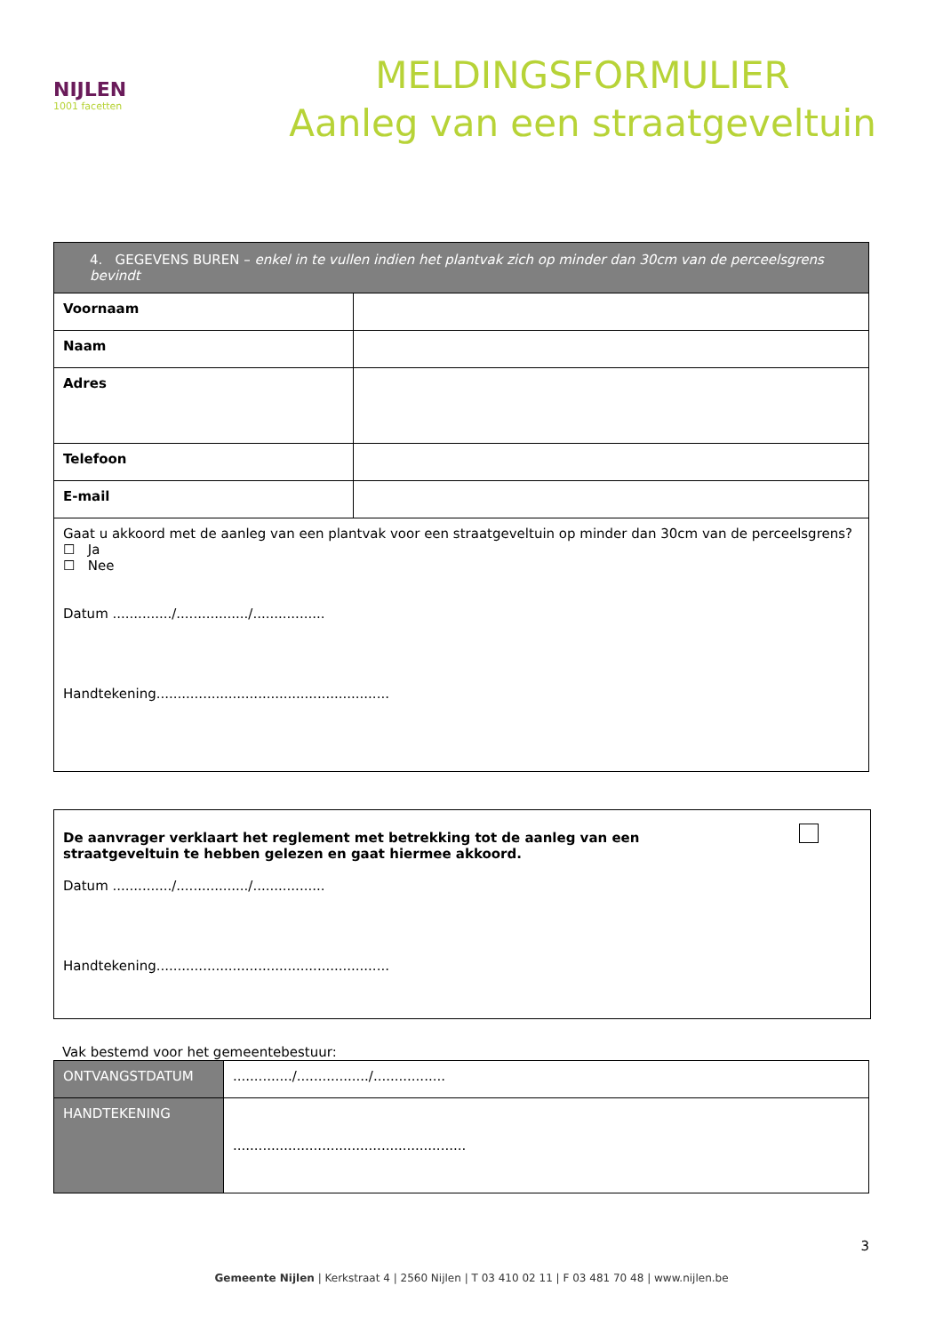NIJLEN
1001 facetten
MELDINGSFORMULIER
Aanleg van een straatgeveltuin
| 4. GEGEVENS BUREN – enkel in te vullen indien het plantvak zich op minder dan 30cm van de perceelsgrens bevindt | |
| --- | --- |
| Voornaam | |
| Naam | |
| Adres | |
| Telefoon | |
| E-mail | |
| Gaat u akkoord met de aanleg van een plantvak voor een straatgeveltuin op minder dan 30cm van de perceelsgrens? ☐ Ja ☐ Nee Datum ............../................./................. Handtekening....................................................... | |
De aanvrager verklaart het reglement met betrekking tot de aanleg van een
straatgeveltuin te hebben gelezen en gaat hiermee akkoord.
Datum ............../................./.................
Handtekening.......................................................
Vak bestemd voor het gemeentebestuur:
| ONTVANGSTDATUM | ............../................./................. |
| HANDTEKENING | ....................................................... |
3
Gemeente Nijlen | Kerkstraat 4 | 2560 Nijlen | T 03 410 02 11 | F 03 481 70 48 | www.nijlen.be